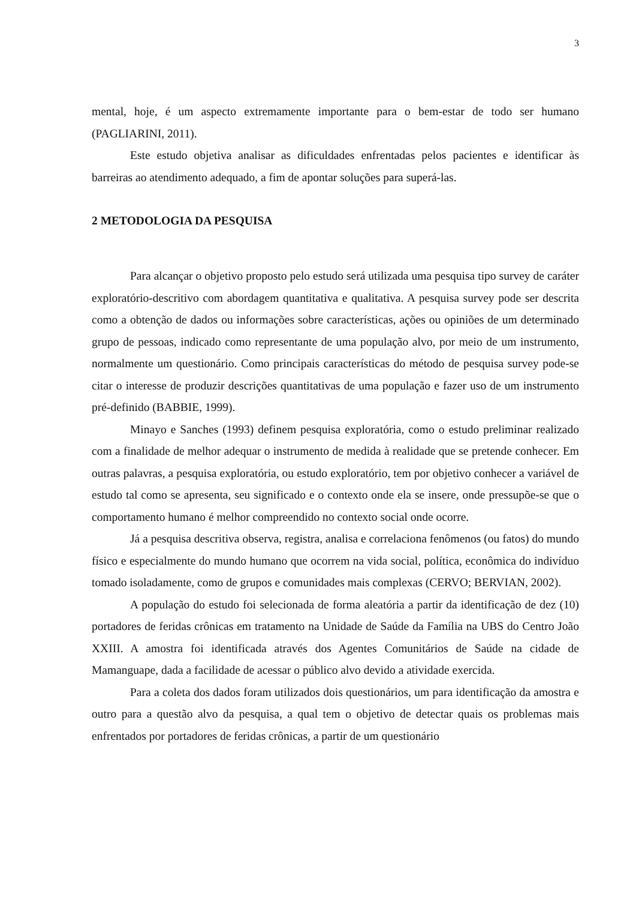3
mental, hoje, é um aspecto extremamente importante para o bem-estar de todo ser humano (PAGLIARINI, 2011).
Este estudo objetiva analisar as dificuldades enfrentadas pelos pacientes e identificar às barreiras ao atendimento adequado, a fim de apontar soluções para superá-las.
2 METODOLOGIA DA PESQUISA
Para alcançar o objetivo proposto pelo estudo será utilizada uma pesquisa tipo survey de caráter exploratório-descritivo com abordagem quantitativa e qualitativa. A pesquisa survey pode ser descrita como a obtenção de dados ou informações sobre características, ações ou opiniões de um determinado grupo de pessoas, indicado como representante de uma população alvo, por meio de um instrumento, normalmente um questionário. Como principais características do método de pesquisa survey pode-se citar o interesse de produzir descrições quantitativas de uma população e fazer uso de um instrumento pré-definido (BABBIE, 1999).
Minayo e Sanches (1993) definem pesquisa exploratória, como o estudo preliminar realizado com a finalidade de melhor adequar o instrumento de medida à realidade que se pretende conhecer. Em outras palavras, a pesquisa exploratória, ou estudo exploratório, tem por objetivo conhecer a variável de estudo tal como se apresenta, seu significado e o contexto onde ela se insere, onde pressupõe-se que o comportamento humano é melhor compreendido no contexto social onde ocorre.
Já a pesquisa descritiva observa, registra, analisa e correlaciona fenômenos (ou fatos) do mundo físico e especialmente do mundo humano que ocorrem na vida social, política, econômica do indivíduo tomado isoladamente, como de grupos e comunidades mais complexas (CERVO; BERVIAN, 2002).
A população do estudo foi selecionada de forma aleatória a partir da identificação de dez (10) portadores de feridas crônicas em tratamento na Unidade de Saúde da Família na UBS do Centro João XXIII. A amostra foi identificada através dos Agentes Comunitários de Saúde na cidade de Mamanguape, dada a facilidade de acessar o público alvo devido a atividade exercida.
Para a coleta dos dados foram utilizados dois questionários, um para identificação da amostra e outro para a questão alvo da pesquisa, a qual tem o objetivo de detectar quais os problemas mais enfrentados por portadores de feridas crônicas, a partir de um questionário